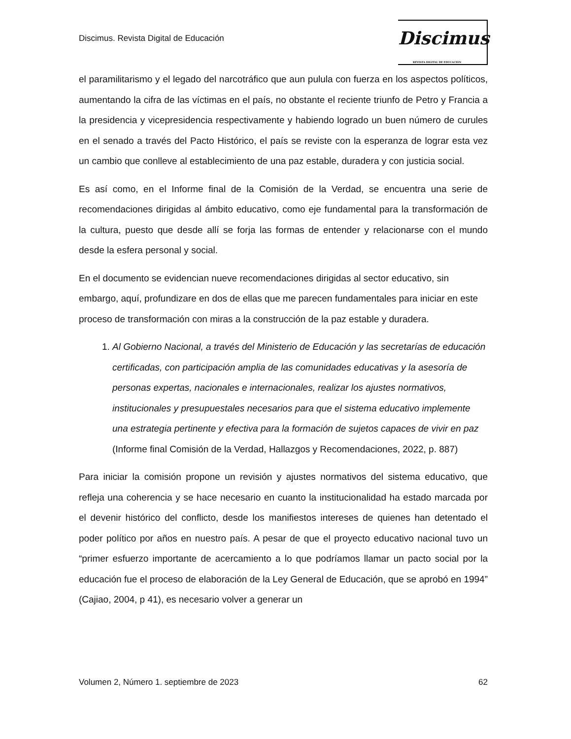Discimus. Revista Digital de Educación
Discimus
REVISTA DIGITAL DE EDUCACIÓN
el paramilitarismo y el legado del narcotráfico que aun pulula con fuerza en los aspectos políticos, aumentando la cifra de las víctimas en el país, no obstante el reciente triunfo de Petro y Francia a la presidencia y vicepresidencia respectivamente y habiendo logrado un buen número de curules en el senado a través del Pacto Histórico, el país se reviste con la esperanza de lograr esta vez un cambio que conlleve al establecimiento de una paz estable, duradera y con justicia social.
Es así como, en el Informe final de la Comisión de la Verdad, se encuentra una serie de recomendaciones dirigidas al ámbito educativo, como eje fundamental para la transformación de la cultura, puesto que desde allí se forja las formas de entender y relacionarse con el mundo desde la esfera personal y social.
En el documento se evidencian nueve recomendaciones dirigidas al sector educativo, sin embargo, aquí, profundizare en dos de ellas que me parecen fundamentales para iniciar en este proceso de transformación con miras a la construcción de la paz estable y duradera.
1. Al Gobierno Nacional, a través del Ministerio de Educación y las secretarías de educación certificadas, con participación amplia de las comunidades educativas y la asesoría de personas expertas, nacionales e internacionales, realizar los ajustes normativos, institucionales y presupuestales necesarios para que el sistema educativo implemente una estrategia pertinente y efectiva para la formación de sujetos capaces de vivir en paz (Informe final Comisión de la Verdad, Hallazgos y Recomendaciones, 2022, p. 887)
Para iniciar la comisión propone un revisión y ajustes normativos del sistema educativo, que refleja una coherencia y se hace necesario en cuanto la institucionalidad ha estado marcada por el devenir histórico del conflicto, desde los manifiestos intereses de quienes han detentado el poder político por años en nuestro país. A pesar de que el proyecto educativo nacional tuvo un “primer esfuerzo importante de acercamiento a lo que podríamos llamar un pacto social por la educación fue el proceso de elaboración de la Ley General de Educación, que se aprobó en 1994” (Cajiao, 2004, p 41), es necesario volver a generar un
Volumen 2, Número 1. septiembre de 2023 62